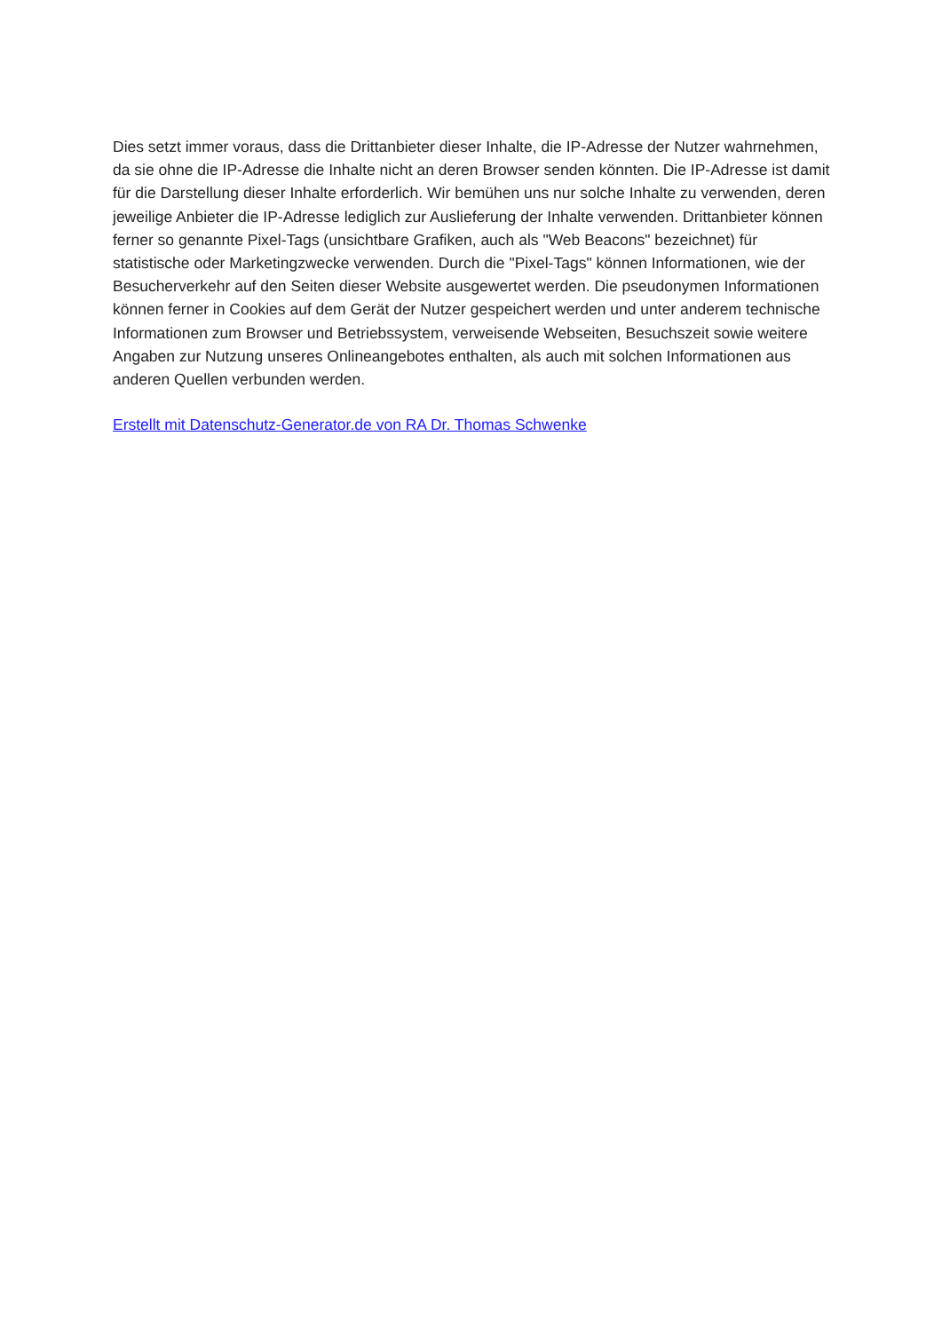Dies setzt immer voraus, dass die Drittanbieter dieser Inhalte, die IP-Adresse der Nutzer wahrnehmen, da sie ohne die IP-Adresse die Inhalte nicht an deren Browser senden könnten. Die IP-Adresse ist damit für die Darstellung dieser Inhalte erforderlich. Wir bemühen uns nur solche Inhalte zu verwenden, deren jeweilige Anbieter die IP-Adresse lediglich zur Auslieferung der Inhalte verwenden. Drittanbieter können ferner so genannte Pixel-Tags (unsichtbare Grafiken, auch als "Web Beacons" bezeichnet) für statistische oder Marketingzwecke verwenden. Durch die "Pixel-Tags" können Informationen, wie der Besucherverkehr auf den Seiten dieser Website ausgewertet werden. Die pseudonymen Informationen können ferner in Cookies auf dem Gerät der Nutzer gespeichert werden und unter anderem technische Informationen zum Browser und Betriebssystem, verweisende Webseiten, Besuchszeit sowie weitere Angaben zur Nutzung unseres Onlineangebotes enthalten, als auch mit solchen Informationen aus anderen Quellen verbunden werden.
Erstellt mit Datenschutz-Generator.de von RA Dr. Thomas Schwenke